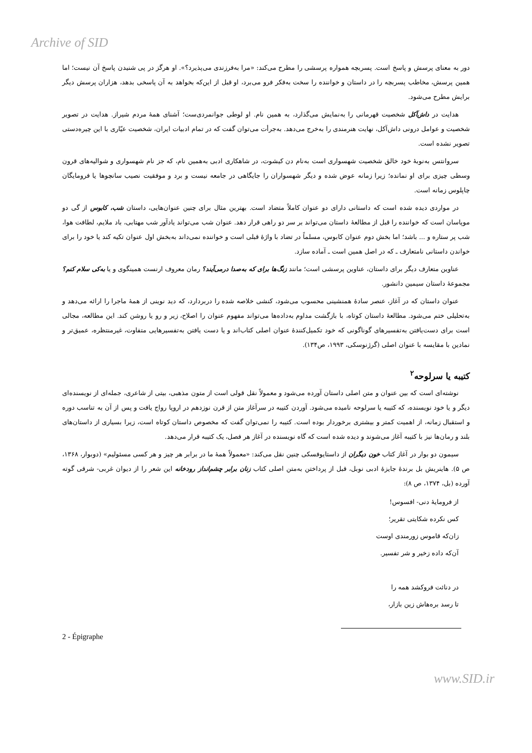Archive of SID
دور به معنای پرسش و پاسخ است. پسربچه همواره پرسشی را مطرح می‌کند: «مرا به‌فرزندی می‌پذیرد؟». او هرگز در پی شنیدن پاسخ آن نیست؛ اما همین پرسش، مخاطب پسربچه را در داستان و خواننده را سخت به‌فکر فرو می‌برد، او قبل از این‌که بخواهد به آن پاسخی بدهد، هزاران پرسش دیگر برایش مطرح می‌شود.
هدایت در داش‌آکل شخصیت قهرمانی را به‌نمایش می‌گذارد، به همین نام. او لوطی جوانمردی‌ست؛ آشنای همهٔ مردم شیراز. هدایت در تصویر شخصیت و عوامل درونی داش‌آکل، نهایت هنرمندی را به‌خرج می‌دهد. به‌جرأت می‌توان گفت که در تمام ادبیات ایران، شخصیت عیّاری با این چیره‌دستی تصویر نشده است.
سروانتس به‌نوبهٔ خود خالق شخصیت شهسواری است به‌نام دن کیشوت، در شاهکاری ادبی به‌همین نام، که جز نام شهسواری و شوالیه‌های قرون وسطی چیزی برای او نمانده؛ زیرا زمانه عوض شده و دیگر شهسواران را جایگاهی در جامعه نیست و برد و موفقیت نصیب سانچوها یا فرومایگان چاپلوس زمانه است.
در مواردی دیده شده است که داستانی دارای دو عنوان کاملاً متضاد است. بهترین مثال برای چنین عنوان‌هایی، داستان شب، کابوس از گی دو موپاسان است که خواننده را قبل از مطالعهٔ داستان می‌تواند بر سر دو راهی قرار دهد. عنوان شب می‌تواند یادآور شب مهتابی، باد ملایم، لطافت هوا، شب پر ستاره و ... باشد؛ اما بخش دوم عنوان کابوس، مسلماً در تضاد با واژهٔ قبلی است و خواننده نمی‌داند به‌بخش اول عنوان تکیه کند یا خود را برای خواندن داستانی نامتعارف ـ که در اصل همین است ـ آماده سازد.
عناوین متعارف دیگر برای داستان، عناوین پرسشی است؛ مانند زنگ‌ها برای که به‌صدا درمی‌آیند؟ رمان معروف ارنست همینگوی و یا به‌کی سلام کنم؟ مجموعهٔ داستان سیمین دانشور.
عنوان داستان که در آغاز، عنصر سادهٔ همنشینی محسوب می‌شود، کنشی خلاصه شده را دربردارد، که دید نوینی از همهٔ ماجرا را ارائه می‌دهد و به‌تحلیلی ختم می‌شود. مطالعهٔ داستان کوتاه، با بازگشت مداوم به‌داده‌ها می‌تواند مفهوم عنوان را اصلاح، زیر و رو یا روشن کند. این مطالعه، مجالی است برای دست‌یافتن به‌تفسیرهای گوناگونی که خود تکمیل‌کنندهٔ عنوان اصلی کتاب‌اند و یا دست یافتن به‌تفسیرهایی متفاوت، غیرمنتظره، عمیق‌تر و نمادین با مقایسه با عنوان اصلی (گرژنوسکی، ۱۹۹۳، ص۱۳۴).
کتیبه یا سرلوحه<sup>۲</sup>
نوشته‌ای است که بین عنوان و متن اصلی داستان آورده می‌شود و معمولاً نقل قولی است از متون مذهبی، بیتی از شاعری، جمله‌ای از نویسنده‌ای دیگر و یا خود نویسنده، که کتیبه یا سرلوحه نامیده می‌شود. آوردن کتیبه در سرآغاز متن از قرن نوزدهم در اروپا رواج یافت و پس از آن به تناسب دوره و استقبال زمانه، از اهمیت کمتر و بیشتری برخوردار بوده است. کتیبه را نمی‌توان گفت که مخصوص داستان کوتاه است، زیرا بسیاری از داستان‌های بلند و رمان‌ها نیز با کتیبه آغاز می‌شوند و دیده شده است که گاه نویسنده در آغاز هر فصل، یک کتیبه قرار می‌دهد.
سیمون دو بوار در آغاز کتاب خون دیگران از داستایوفسکی چنین نقل می‌کند: «معمولاً همهٔ ما در برابر هر چیز و هر کسی مسئولیم» (دوبوار، ۱۳۶۸، ص ۵). هاینریش بل برندهٔ جایزهٔ ادبی نوبل، قبل از پرداختن به‌متن اصلی کتاب زنان برابر چشم‌انداز رودخانه این شعر را از دیوان غربی- شرقی گوته آورده (بل، ۱۳۷۴، ص ۸):
از فرومایهٔ دنی- افسوس!
کس نکرده شکایتی تقریر؛
زان‌که قاموس زورمندی اوست
آن‌که داده زخیر و شر تفسیر.
در دنائت فروکشد همه را
تا رسد بره‌هاش زین بازار،
2 - Épigraphe
www.SID.ir